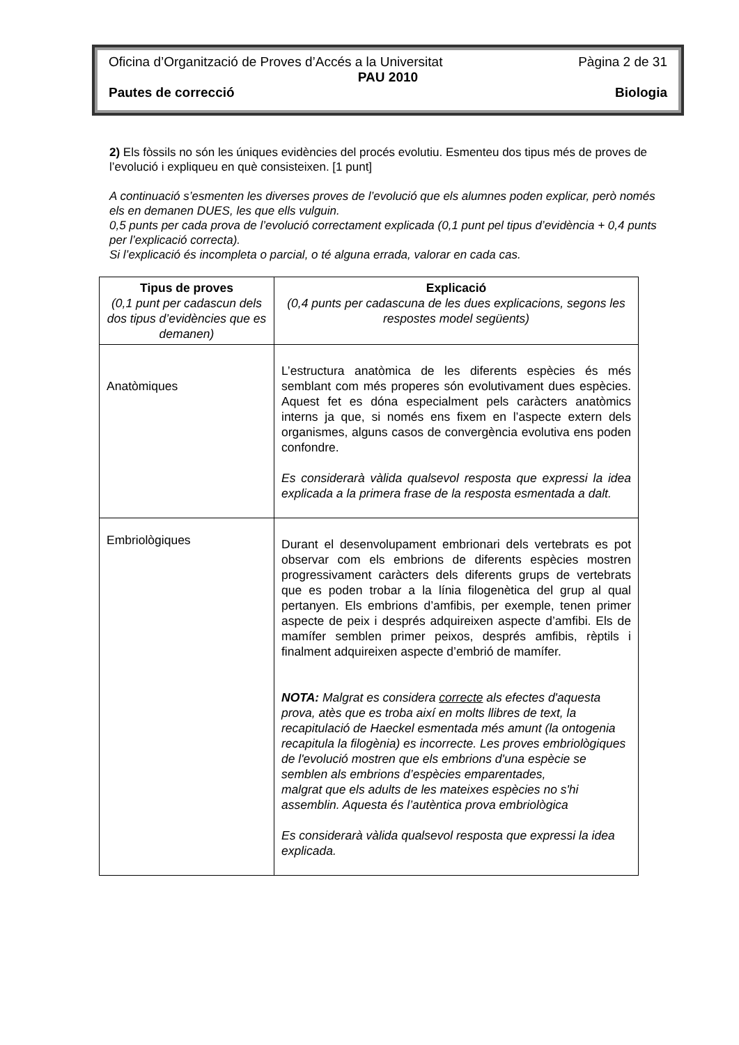Oficina d’Organització de Proves d’Accés a la Universitat Pàgina 2 de 31
PAU 2010
Pautes de correcció Biologia
2) Els fòssils no són les úniques evidències del procés evolutiu. Esmenteu dos tipus més de proves de l’evolució i expliqueu en què consisteixen. [1 punt]
A continuació s’esmenten les diverses proves de l’evolució que els alumnes poden explicar, però només els en demanen DUES, les que ells vulguin.
0,5 punts per cada prova de l’evolució correctament explicada (0,1 punt pel tipus d’evidència + 0,4 punts per l’explicació correcta).
Si l’explicació és incompleta o parcial, o té alguna errada, valorar en cada cas.
| Tipus de proves (0,1 punt per cadascun dels dos tipus d’evidències que es demanen) | Explicació (0,4 punts per cadascuna de les dues explicacions, segons les respostes model següents) |
| --- | --- |
| Anatòmiques | L’estructura anatòmica de les diferents espècies és més semblant com més properes són evolutivament dues espècies. Aquest fet es dóna especialment pels caràcters anatòmics interns ja que, si només ens fixem en l’aspecte extern dels organismes, alguns casos de convergència evolutiva ens poden confondre. Es considerarà vàlida qualsevol resposta que expressi la idea explicada a la primera frase de la resposta esmentada a dalt. |
| Embriològiques | Durant el desenvolupament embrionari dels vertebrats es pot observar com els embrions de diferents espècies mostren progressivament caràcters dels diferents grups de vertebrats que es poden trobar a la línia filogenètica del grup al qual pertanyen. Els embrions d’amfibis, per exemple, tenen primer aspecte de peix i després adquireixen aspecte d’amfibi. Els de mamífer semblen primer peixos, després amfibis, rèptils i finalment adquireixen aspecte d’embrió de mamífer. NOTA: Malgrat es considera correcte als efectes d'aquesta prova, atès que es troba així en molts llibres de text, la recapitulació de Haeckel esmentada més amunt (la ontogenia recapitula la filogènia) es incorrecte. Les proves embriològiques de l'evolució mostren que els embrions d'una espècie se semblen als embrions d’espècies emparentades, malgrat que els adults de les mateixes espècies no s'hi assemblin. Aquesta és l’autèntica prova embriològica Es considerarà vàlida qualsevol resposta que expressi la idea explicada. |